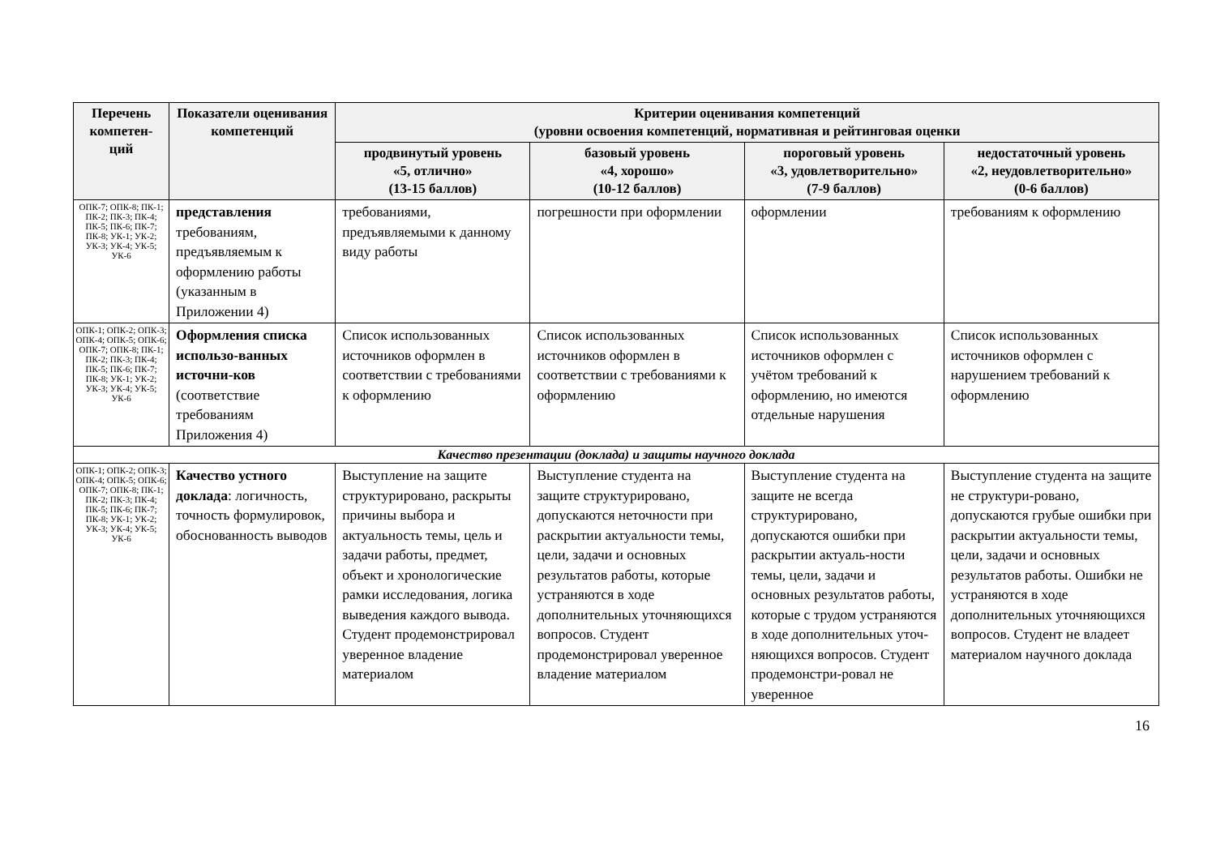| Перечень компетен-ций | Показатели оценивания компетенций | Критерии оценивания компетенций (уровни освоения компетенций, нормативная и рейтинговая оценки | | | |
| --- | --- | --- | --- | --- | --- |
| | | продвинутый уровень «5, отлично» (13-15 баллов) | базовый уровень «4, хорошо» (10-12 баллов) | пороговый уровень «3, удовлетворительно» (7-9 баллов) | недостаточный уровень «2, неудовлетворительно» (0-6 баллов) |
| ОПК-7; ОПК-8; ПК-1; ПК-2; ПК-3; ПК-4; ПК-5; ПК-6; ПК-7; ПК-8; УК-1; УК-2; УК-3; УК-4; УК-5; УК-6 | представления требованиям, предъявляемым к оформлению работы (указанным в Приложении 4) | требованиями, предъявляемыми к данному виду работы | погрешности при оформлении | оформлении | требованиям к оформлению |
| ОПК-1; ОПК-2; ОПК-3; ОПК-4; ОПК-5; ОПК-6; ОПК-7; ОПК-8; ПК-1; ПК-2; ПК-3; ПК-4; ПК-5; ПК-6; ПК-7; ПК-8; УК-1; УК-2; УК-3; УК-4; УК-5; УК-6 | Оформления списка использо-ванных источни-ков (соответствие требованиям Приложения 4) | Список использованных источников оформлен в соответствии с требованиями к оформлению | Список использованных источников оформлен в соответствии с требованиями к оформлению | Список использованных источников оформлен с учётом требований к оформлению, но имеются отдельные нарушения | Список использованных источников оформлен с нарушением требований к оформлению |
| Качество презентации (доклада) и защиты научного доклада | | | | | |
| ОПК-1; ОПК-2; ОПК-3; ОПК-4; ОПК-5; ОПК-6; ОПК-7; ОПК-8; ПК-1; ПК-2; ПК-3; ПК-4; ПК-5; ПК-6; ПК-7; ПК-8; УК-1; УК-2; УК-3; УК-4; УК-5; УК-6 | Качество устного доклада : логичность, точность формулировок, обоснованность выводов | Выступление на защите структурировано, раскрыты причины выбора и актуальность темы, цель и задачи работы, предмет, объект и хронологические рамки исследования, логика выведения каждого вывода. Студент продемонстрировал уверенное владение материалом | Выступление студента на защите структурировано, допускаются неточности при раскрытии актуальности темы, цели, задачи и основных результатов работы, которые устраняются в ходе дополнительных уточняющихся вопросов. Студент продемонстрировал уверенное владение материалом | Выступление студента на защите не всегда структурировано, допускаются ошибки при раскрытии актуаль-ности темы, цели, задачи и основных результатов работы, которые с трудом устраняются в ходе дополнительных уточ-няющихся вопросов. Студент продемонстри-ровал не уверенное | Выступление студента на защите не структури-ровано, допускаются грубые ошибки при раскрытии актуальности темы, цели, задачи и основных результатов работы. Ошибки не устраняются в ходе дополнительных уточняющихся вопросов. Студент не владеет материалом научного доклада |
16